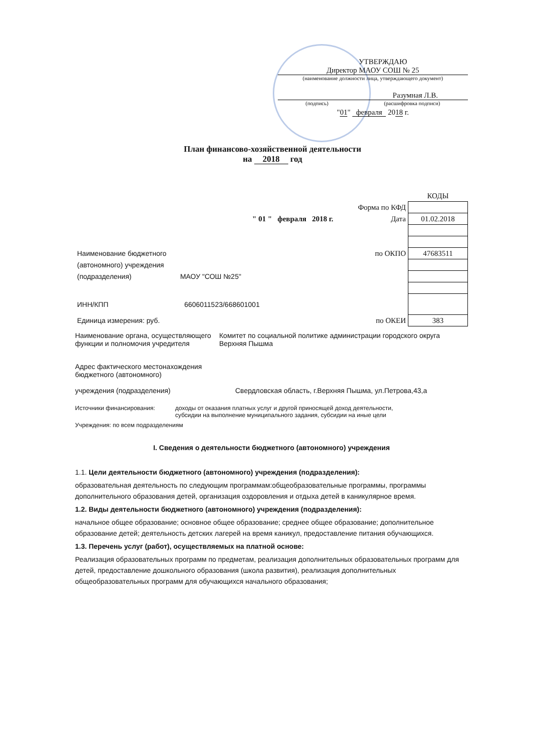УТВЕРЖДАЮ
Директор МАОУ СОШ № 25
(наименование должности лица, утверждающего документ)
Разумная Л.В.
(подпись) (расшифровка подписи)
"01" февраля 2018 г.
План финансово-хозяйственной деятельности
на 2018 год
| | | КОДЫ |
| | Форма по КФД | |
| " 01 " февраля 2018 г. | Дата | 01.02.2018 |
| Наименование бюджетного | по ОКПО | 47683511 |
| (автономного) учреждения | | |
| (подразделения) МАОУ "СОШ №25" | | |
| ИНН/КПП 6606011523/668601001 | | |
| Единица измерения: руб. | по ОКЕИ | 383 |
Наименование органа, осуществляющего функции и полномочия учредителя
Комитет по социальной политике администрации городского округа Верхняя Пышма
Адрес фактического местонахождения бюджетного (автономного)
учреждения (подразделения)
Свердловская область, г.Верхняя Пышма, ул.Петрова,43,а
Источники финансирования: доходы от оказания платных услуг и другой приносящей доход деятельности,
субсидии на выполнение муниципального задания, субсидии на иные цели
Учреждения: по всем подразделениям
I. Сведения о деятельности бюджетного (автономного) учреждения
1.1. Цели деятельности бюджетного (автономного) учреждения (подразделения):
образовательная деятельность по следующим программам:общеобразовательные программы, программы дополнительного образования детей, организация оздоровления и отдыха детей в каникулярное время.
1.2. Виды деятельности бюджетного (автономного) учреждения (подразделения):
начальное общее образование; основное общее образование; среднее общее образование; дополнительное образование детей; деятельность детских лагерей на время каникул, предоставление питания обучающихся.
1.3. Перечень услуг (работ), осуществляемых на платной основе:
Реализация образовательных программ по предметам, реализация дополнительных образовательных программ для детей, предоставление дошкольного образования (школа развития), реализация дополнительных общеобразовательных программ для обучающихся начального образования;